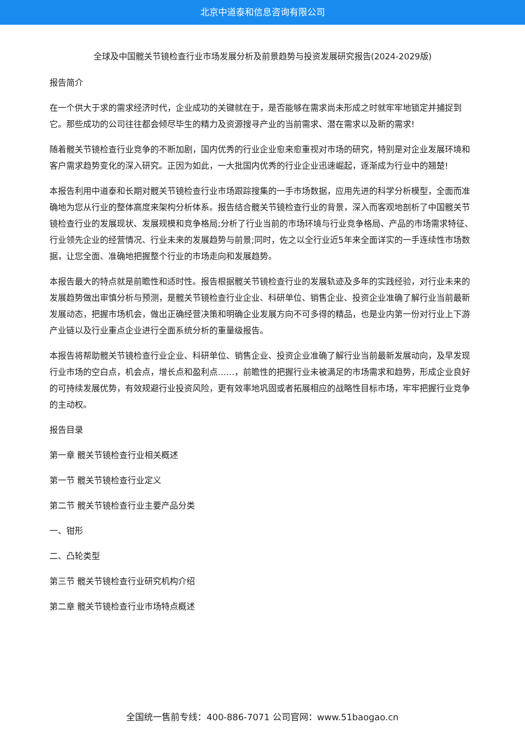北京中道泰和信息咨询有限公司
全球及中国髋关节镜检查行业市场发展分析及前景趋势与投资发展研究报告(2024-2029版)
报告简介
在一个供大于求的需求经济时代，企业成功的关键就在于，是否能够在需求尚未形成之时就牢牢地锁定并捕捉到它。那些成功的公司往往都会倾尽毕生的精力及资源搜寻产业的当前需求、潜在需求以及新的需求!
随着髋关节镜检查行业竞争的不断加剧，国内优秀的行业企业愈来愈重视对市场的研究，特别是对企业发展环境和客户需求趋势变化的深入研究。正因为如此，一大批国内优秀的行业企业迅速崛起，逐渐成为行业中的翘楚!
本报告利用中道泰和长期对髋关节镜检查行业市场跟踪搜集的一手市场数据，应用先进的科学分析模型，全面而准确地为您从行业的整体高度来架构分析体系。报告结合髋关节镜检查行业的背景，深入而客观地剖析了中国髋关节镜检查行业的发展现状、发展规模和竞争格局;分析了行业当前的市场环境与行业竞争格局、产品的市场需求特征、行业领先企业的经营情况、行业未来的发展趋势与前景;同时，佐之以全行业近5年来全面详实的一手连续性市场数据，让您全面、准确地把握整个行业的市场走向和发展趋势。
本报告最大的特点就是前瞻性和适时性。报告根据髋关节镜检查行业的发展轨迹及多年的实践经验，对行业未来的发展趋势做出审慎分析与预测，是髋关节镜检查行业企业、科研单位、销售企业、投资企业准确了解行业当前最新发展动态，把握市场机会，做出正确经营决策和明确企业发展方向不可多得的精品，也是业内第一份对行业上下游产业链以及行业重点企业进行全面系统分析的重量级报告。
本报告将帮助髋关节镜检查行业企业、科研单位、销售企业、投资企业准确了解行业当前最新发展动向，及早发现行业市场的空白点，机会点，增长点和盈利点……，前瞻性的把握行业未被满足的市场需求和趋势，形成企业良好的可持续发展优势，有效规避行业投资风险，更有效率地巩固或者拓展相应的战略性目标市场，牢牢把握行业竞争的主动权。
报告目录
第一章 髋关节镜检查行业相关概述
第一节 髋关节镜检查行业定义
第二节 髋关节镜检查行业主要产品分类
一、钳形
二、凸轮类型
第三节 髋关节镜检查行业研究机构介绍
第二章 髋关节镜检查行业市场特点概述
全国统一售前专线：400-886-7071 公司官网：www.51baogao.cn